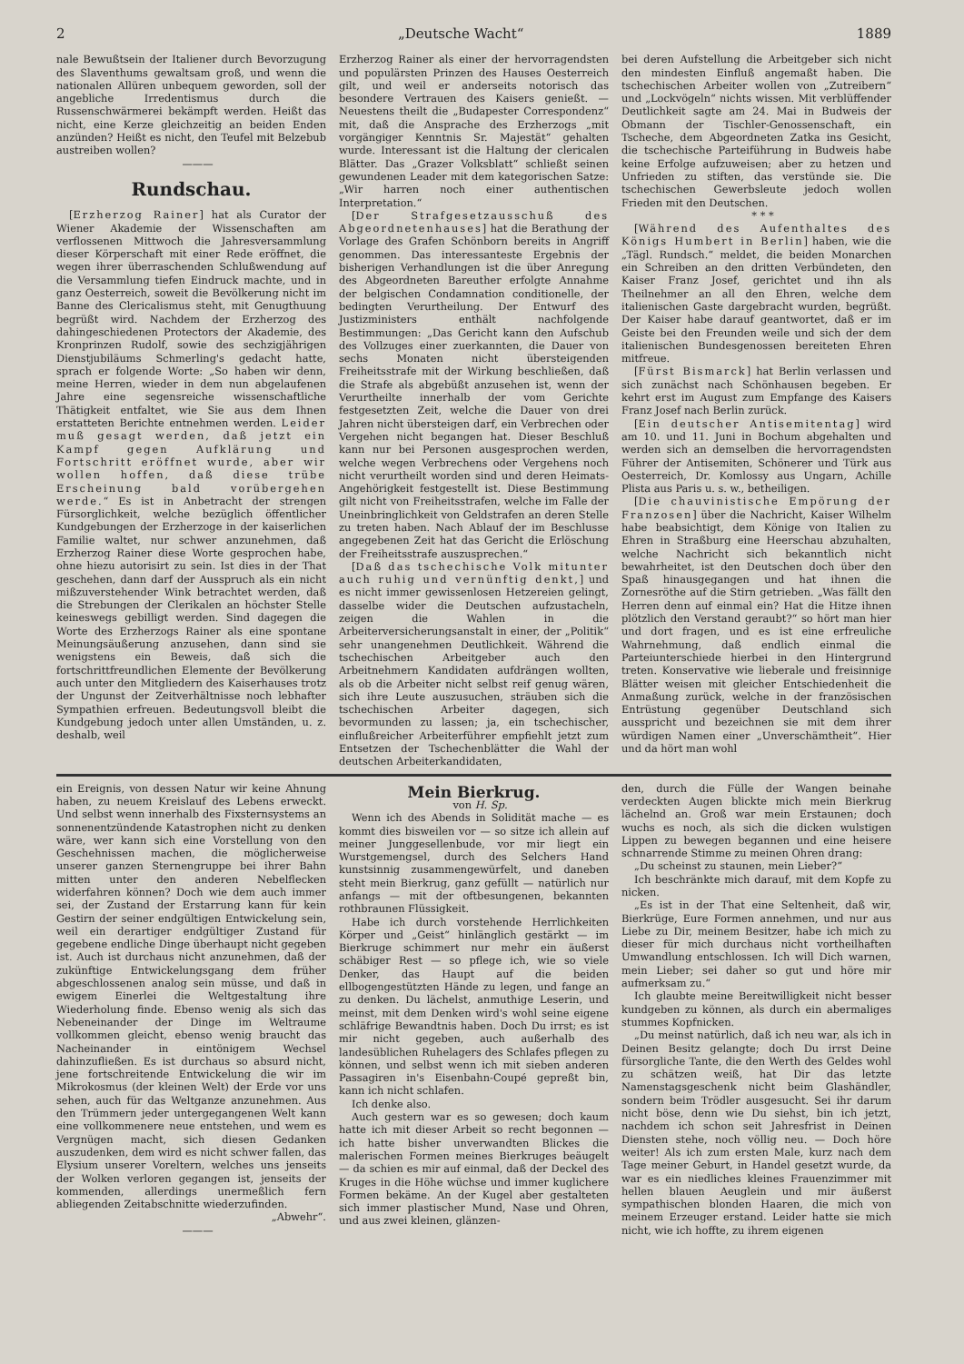2 „Deutsche Wacht“1889
nale Bewußtsein der Italiener durch Bevorzugung des Slaventhums gewaltsam groß, und wenn die nationalen Allüren unbequem geworden, soll der angebliche Irredentismus durch die Russenschwärmerei bekämpft werden. Heißt das nicht, eine Kerze gleichzeitig an beiden Enden anzünden? Heißt es nicht, den Teufel mit Belzebub austreiben wollen?
———
Rundschau.
[Erzherzog Rainer] hat als Curator der Wiener Akademie der Wissenschaften am verflossenen Mittwoch die Jahresversammlung dieser Körperschaft mit einer Rede eröffnet, die wegen ihrer überraschenden Schlußwendung auf die Versammlung tiefen Eindruck machte, und in ganz Oesterreich, soweit die Bevölkerung nicht im Banne des Clericalismus steht, mit Genugthuung begrüßt wird. Nachdem der Erzherzog des dahingeschiedenen Protectors der Akademie, des Kronprinzen Rudolf, sowie des sechzigjährigen Dienstjubiläums Schmerling's gedacht hatte, sprach er folgende Worte: „So haben wir denn, meine Herren, wieder in dem nun abgelaufenen Jahre eine segensreiche wissenschaftliche Thätigkeit entfaltet, wie Sie aus dem Ihnen erstatteten Berichte entnehmen werden. Leider muß gesagt werden, daß jetzt ein Kampf gegen Aufklärung und Fortschritt eröffnet wurde, aber wir wollen hoffen, daß diese trübe Erscheinung bald vorübergehen werde.“ Es ist in Anbetracht der strengen Fürsorglichkeit, welche bezüglich öffentlicher Kundgebungen der Erzherzoge in der kaiserlichen Familie waltet, nur schwer anzunehmen, daß Erzherzog Rainer diese Worte gesprochen habe, ohne hiezu autorisirt zu sein. Ist dies in der That geschehen, dann darf der Ausspruch als ein nicht mißzuverstehender Wink betrachtet werden, daß die Strebungen der Clerikalen an höchster Stelle keineswegs gebilligt werden. Sind dagegen die Worte des Erzherzogs Rainer als eine spontane Meinungsäußerung anzusehen, dann sind sie wenigstens ein Beweis, daß sich die fortschrittfreundlichen Elemente der Bevölkerung auch unter den Mitgliedern des Kaiserhauses trotz der Ungunst der Zeitverhältnisse noch lebhafter Sympathien erfreuen. Bedeutungsvoll bleibt die Kundgebung jedoch unter allen Umständen, u. z. deshalb, weil
Erzherzog Rainer als einer der hervorragendsten und populärsten Prinzen des Hauses Oesterreich gilt, und weil er anderseits notorisch das besondere Vertrauen des Kaisers genießt. — Neuestens theilt die „Budapester Correspondenz“ mit, daß die Ansprache des Erzherzogs „mit vorgängiger Kenntnis Sr. Majestät“ gehalten wurde. Interessant ist die Haltung der clericalen Blätter. Das „Grazer Volksblatt“ schließt seinen gewundenen Leader mit dem kategorischen Satze: „Wir harren noch einer authentischen Interpretation.“
[Der Strafgesetzausschuß des Abgeordnetenhauses] hat die Berathung der Vorlage des Grafen Schönborn bereits in Angriff genommen. Das interessanteste Ergebnis der bisherigen Verhandlungen ist die über Anregung des Abgeordneten Bareuther erfolgte Annahme der belgischen Condamnation conditionelle, der bedingten Verurtheilung. Der Entwurf des Justizministers enthält nachfolgende Bestimmungen: „Das Gericht kann den Aufschub des Vollzuges einer zuerkannten, die Dauer von sechs Monaten nicht übersteigenden Freiheitsstrafe mit der Wirkung beschließen, daß die Strafe als abgebüßt anzusehen ist, wenn der Verurtheilte innerhalb der vom Gerichte festgesetzten Zeit, welche die Dauer von drei Jahren nicht übersteigen darf, ein Verbrechen oder Vergehen nicht begangen hat. Dieser Beschluß kann nur bei Personen ausgesprochen werden, welche wegen Verbrechens oder Vergehens noch nicht verurtheilt worden sind und deren Heimats-Angehörigkeit festgestellt ist. Diese Bestimmung gilt nicht von Freiheitsstrafen, welche im Falle der Uneinbringlichkeit von Geldstrafen an deren Stelle zu treten haben. Nach Ablauf der im Beschlusse angegebenen Zeit hat das Gericht die Erlöschung der Freiheitsstrafe auszusprechen.“
[Daß das tschechische Volk mitunter auch ruhig und vernünftig denkt,] und es nicht immer gewissenlosen Hetzereien gelingt, dasselbe wider die Deutschen aufzustacheln, zeigen die Wahlen in die Arbeiterversicherungsanstalt in einer, der „Politik“ sehr unangenehmen Deutlichkeit. Während die tschechischen Arbeitgeber auch den Arbeitnehmern Kandidaten aufdrängen wollten, als ob die Arbeiter nicht selbst reif genug wären, sich ihre Leute auszusuchen, sträuben sich die tschechischen Arbeiter dagegen, sich bevormunden zu lassen; ja, ein tschechischer, einflußreicher Arbeiterführer empfiehlt jetzt zum Entsetzen der Tschechenblätter die Wahl der deutschen Arbeiterkandidaten,
bei deren Aufstellung die Arbeitgeber sich nicht den mindesten Einfluß angemaßt haben. Die tschechischen Arbeiter wollen von „Zutreibern“ und „Lockvögeln“ nichts wissen. Mit verblüffender Deutlichkeit sagte am 24. Mai in Budweis der Obmann der Tischler-Genossenschaft, ein Tscheche, dem Abgeordneten Zatka ins Gesicht, die tschechische Parteiführung in Budweis habe keine Erfolge aufzuweisen; aber zu hetzen und Unfrieden zu stiften, das verstünde sie. Die tschechischen Gewerbsleute jedoch wollen Frieden mit den Deutschen.
* * *
[Während des Aufenthaltes des Königs Humbert in Berlin] haben, wie die „Tägl. Rundsch.“ meldet, die beiden Monarchen ein Schreiben an den dritten Verbündeten, den Kaiser Franz Josef, gerichtet und ihn als Theilnehmer an all den Ehren, welche dem italienischen Gaste dargebracht wurden, begrüßt. Der Kaiser habe darauf geantwortet, daß er im Geiste bei den Freunden weile und sich der dem italienischen Bundesgenossen bereiteten Ehren mitfreue.
[Fürst Bismarck] hat Berlin verlassen und sich zunächst nach Schönhausen begeben. Er kehrt erst im August zum Empfange des Kaisers Franz Josef nach Berlin zurück.
[Ein deutscher Antisemitentag] wird am 10. und 11. Juni in Bochum abgehalten und werden sich an demselben die hervorragendsten Führer der Antisemiten, Schönerer und Türk aus Oesterreich, Dr. Komlossy aus Ungarn, Achille Plista aus Paris u. s. w., betheiligen.
[Die chauvinistische Empörung der Franzosen] über die Nachricht, Kaiser Wilhelm habe beabsichtigt, dem Könige von Italien zu Ehren in Straßburg eine Heerschau abzuhalten, welche Nachricht sich bekanntlich nicht bewahrheitet, ist den Deutschen doch über den Spaß hinausgegangen und hat ihnen die Zornesröthe auf die Stirn getrieben. „Was fällt den Herren denn auf einmal ein? Hat die Hitze ihnen plötzlich den Verstand geraubt?“ so hört man hier und dort fragen, und es ist eine erfreuliche Wahrnehmung, daß endlich einmal die Parteiunterschiede hierbei in den Hintergrund treten. Konservative wie lieberale und freisinnige Blätter weisen mit gleicher Entschiedenheit die Anmaßung zurück, welche in der französischen Entrüstung gegenüber Deutschland sich ausspricht und bezeichnen sie mit dem ihrer würdigen Namen einer „Unverschämtheit“. Hier und da hört man wohl
ein Ereignis, von dessen Natur wir keine Ahnung haben, zu neuem Kreislauf des Lebens erweckt. Und selbst wenn innerhalb des Fixsternsystems an sonnenentzündende Katastrophen nicht zu denken wäre, wer kann sich eine Vorstellung von den Geschehnissen machen, die möglicherweise unserer ganzen Sternengruppe bei ihrer Bahn mitten unter den anderen Nebelflecken widerfahren können? Doch wie dem auch immer sei, der Zustand der Erstarrung kann für kein Gestirn der seiner endgültigen Entwickelung sein, weil ein derartiger endgültiger Zustand für gegebene endliche Dinge überhaupt nicht gegeben ist. Auch ist durchaus nicht anzunehmen, daß der zukünftige Entwickelungsgang dem früher abgeschlossenen analog sein müsse, und daß in ewigem Einerlei die Weltgestaltung ihre Wiederholung finde. Ebenso wenig als sich das Nebeneinander der Dinge im Weltraume vollkommen gleicht, ebenso wenig braucht das Nacheinander in eintönigem Wechsel dahinzufließen. Es ist durchaus so absurd nicht, jene fortschreitende Entwickelung die wir im Mikrokosmus (der kleinen Welt) der Erde vor uns sehen, auch für das Weltganze anzunehmen. Aus den Trümmern jeder untergegangenen Welt kann eine vollkommenere neue entstehen, und wem es Vergnügen macht, sich diesen Gedanken auszudenken, dem wird es nicht schwer fallen, das Elysium unserer Voreltern, welches uns jenseits der Wolken verloren gegangen ist, jenseits der kommenden, allerdings unermeßlich fern abliegenden Zeitabschnitte wiederzufinden.
„Abwehr“.
———
Mein Bierkrug.
von H. Sp.
Wenn ich des Abends in Solidität mache — es kommt dies bisweilen vor — so sitze ich allein auf meiner Junggesellenbude, vor mir liegt ein Wurstgemengsel, durch des Selchers Hand kunstsinnig zusammengewürfelt, und daneben steht mein Bierkrug, ganz gefüllt — natürlich nur anfangs — mit der oftbesungenen, bekannten rothbraunen Flüssigkeit.
Habe ich durch vorstehende Herrlichkeiten Körper und „Geist“ hinlänglich gestärkt — im Bierkruge schimmert nur mehr ein äußerst schäbiger Rest — so pflege ich, wie so viele Denker, das Haupt auf die beiden ellbogengestützten Hände zu legen, und fange an zu denken. Du lächelst, anmuthige Leserin, und meinst, mit dem Denken wird's wohl seine eigene schläfrige Bewandtnis haben. Doch Du irrst; es ist mir nicht gegeben, auch außerhalb des landesüblichen Ruhelagers des Schlafes pflegen zu können, und selbst wenn ich mit sieben anderen Passagiren in's Eisenbahn-Coupé gepreßt bin, kann ich nicht schlafen.
Ich denke also.
Auch gestern war es so gewesen; doch kaum hatte ich mit dieser Arbeit so recht begonnen — ich hatte bisher unverwandten Blickes die malerischen Formen meines Bierkruges beäugelt — da schien es mir auf einmal, daß der Deckel des Kruges in die Höhe wüchse und immer kuglichere Formen bekäme. An der Kugel aber gestalteten sich immer plastischer Mund, Nase und Ohren, und aus zwei kleinen, glänzen-
den, durch die Fülle der Wangen beinahe verdeckten Augen blickte mich mein Bierkrug lächelnd an. Groß war mein Erstaunen; doch wuchs es noch, als sich die dicken wulstigen Lippen zu bewegen begannen und eine heisere schnarrende Stimme zu meinen Ohren drang:
„Du scheinst zu staunen, mein Lieber?“
Ich beschränkte mich darauf, mit dem Kopfe zu nicken.
„Es ist in der That eine Seltenheit, daß wir, Bierkrüge, Eure Formen annehmen, und nur aus Liebe zu Dir, meinem Besitzer, habe ich mich zu dieser für mich durchaus nicht vortheilhaften Umwandlung entschlossen. Ich will Dich warnen, mein Lieber; sei daher so gut und höre mir aufmerksam zu.“
Ich glaubte meine Bereitwilligkeit nicht besser kundgeben zu können, als durch ein abermaliges stummes Kopfnicken.
„Du meinst natürlich, daß ich neu war, als ich in Deinen Besitz gelangte; doch Du irrst Deine fürsorgliche Tante, die den Werth des Geldes wohl zu schätzen weiß, hat Dir das letzte Namenstagsgeschenk nicht beim Glashändler, sondern beim Trödler ausgesucht. Sei ihr darum nicht böse, denn wie Du siehst, bin ich jetzt, nachdem ich schon seit Jahresfrist in Deinen Diensten stehe, noch völlig neu. — Doch höre weiter! Als ich zum ersten Male, kurz nach dem Tage meiner Geburt, in Handel gesetzt wurde, da war es ein niedliches kleines Frauenzimmer mit hellen blauen Aeuglein und mir äußerst sympathischen blonden Haaren, die mich von meinem Erzeuger erstand. Leider hatte sie mich nicht, wie ich hoffte, zu ihrem eigenen